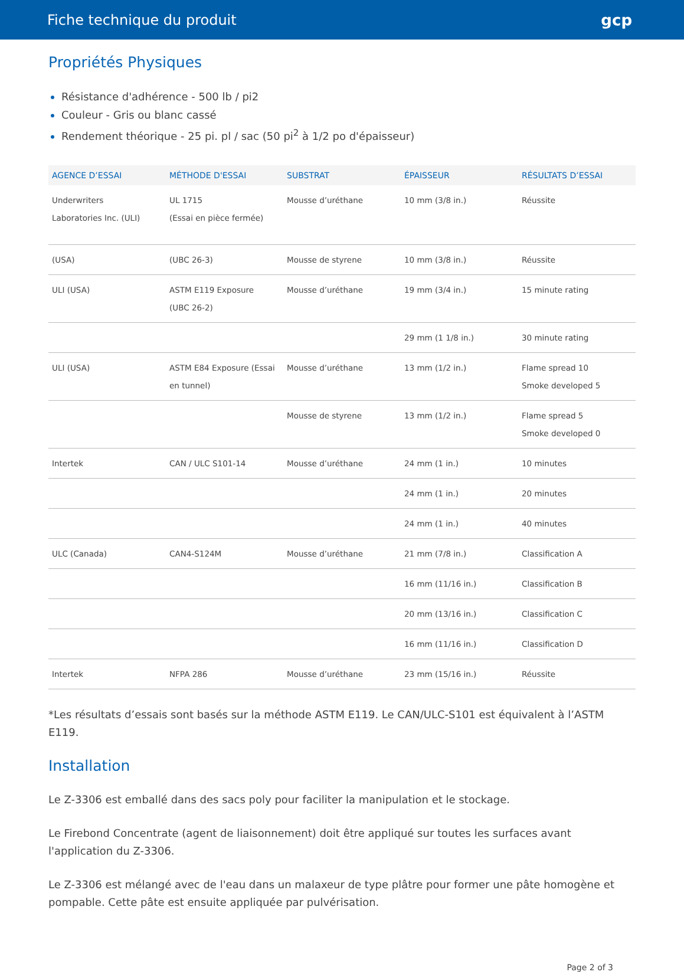Fiche technique du produit gcp
Propriétés Physiques
Résistance d'adhérence - 500 lb / pi2
Couleur - Gris ou blanc cassé
Rendement théorique - 25 pi. pl / sac (50 pi<sup>2</sup> à 1/2 po d'épaisseur)
| AGENCE D’ESSAI | MÉTHODE D'ESSAI | SUBSTRAT | ÉPAISSEUR | RÉSULTATS D’ESSAI |
| --- | --- | --- | --- | --- |
| Underwriters Laboratories Inc. (ULI) | UL 1715 (Essai en pièce fermée) | Mousse d’uréthane | 10 mm (3/8 in.) | Réussite |
| (USA) | (UBC 26-3) | Mousse de styrene | 10 mm (3/8 in.) | Réussite |
| ULI (USA) | ASTM E119 Exposure (UBC 26-2) | Mousse d’uréthane | 19 mm (3/4 in.) | 15 minute rating |
| | | | 29 mm (1 1/8 in.) | 30 minute rating |
| ULI (USA) | ASTM E84 Exposure (Essai en tunnel) | Mousse d’uréthane | 13 mm (1/2 in.) | Flame spread 10 Smoke developed 5 |
| | | Mousse de styrene | 13 mm (1/2 in.) | Flame spread 5 Smoke developed 0 |
| Intertek | CAN / ULC S101-14 | Mousse d’uréthane | 24 mm (1 in.) | 10 minutes |
| | | | 24 mm (1 in.) | 20 minutes |
| | | | 24 mm (1 in.) | 40 minutes |
| ULC (Canada) | CAN4-S124M | Mousse d’uréthane | 21 mm (7/8 in.) | Classification A |
| | | | 16 mm (11/16 in.) | Classification B |
| | | | 20 mm (13/16 in.) | Classification C |
| | | | 16 mm (11/16 in.) | Classification D |
| Intertek | NFPA 286 | Mousse d’uréthane | 23 mm (15/16 in.) | Réussite |
*Les résultats d’essais sont basés sur la méthode ASTM E119. Le CAN/ULC-S101 est équivalent à l’ASTM E119.
Installation
Le Z-3306 est emballé dans des sacs poly pour faciliter la manipulation et le stockage.
Le Firebond Concentrate (agent de liaisonnement) doit être appliqué sur toutes les surfaces avant l'application du Z-3306.
Le Z-3306 est mélangé avec de l'eau dans un malaxeur de type plâtre pour former une pâte homogène et pompable. Cette pâte est ensuite appliquée par pulvérisation.
Page 2 of 3